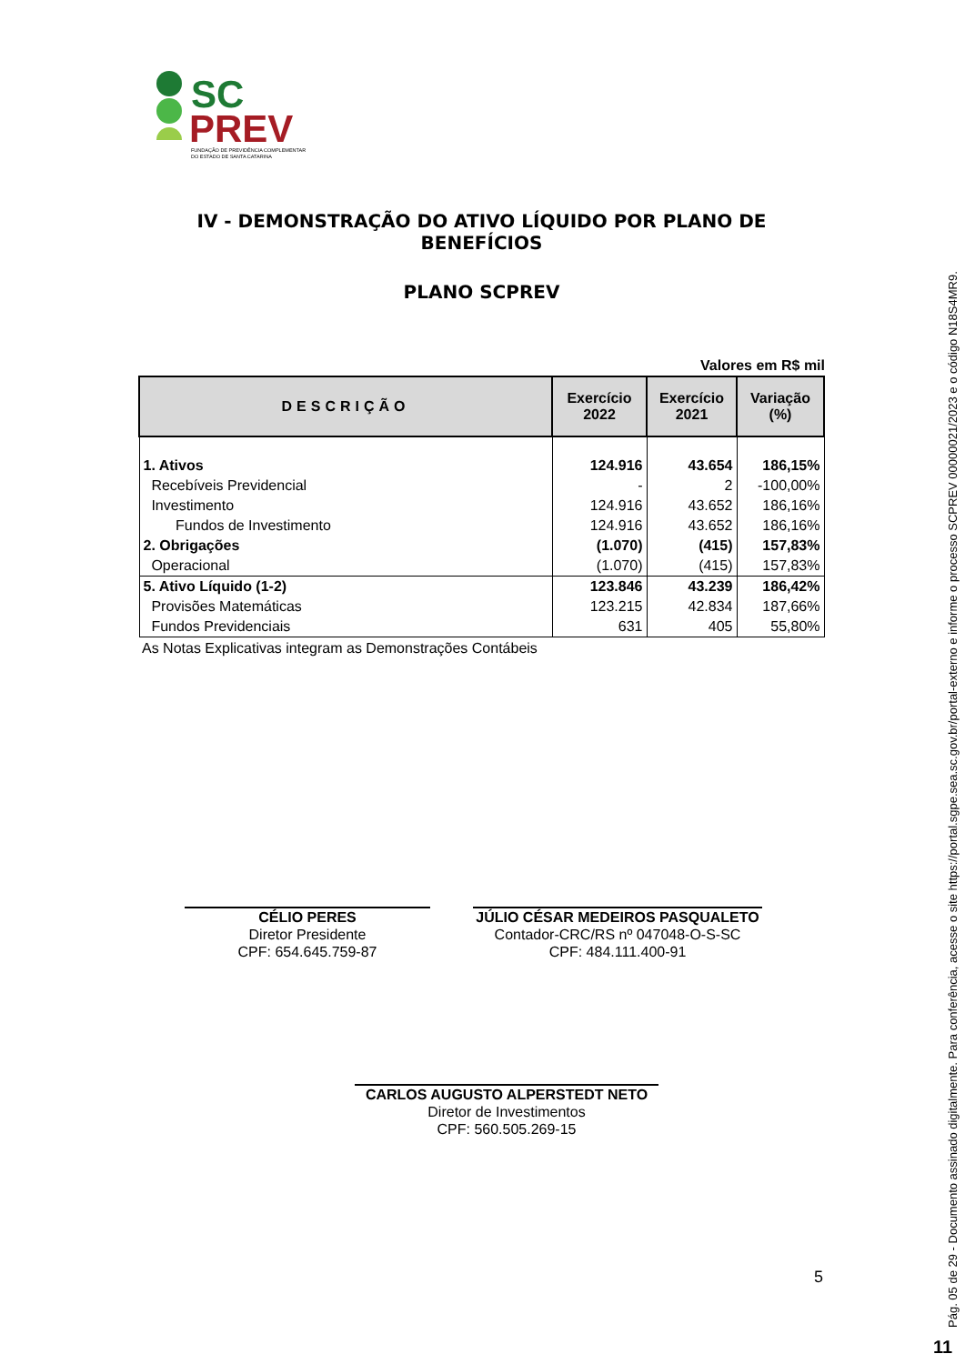SC
PREV
FUNDAÇÃO DE PREVIDÊNCIA COMPLEMENTAR
DO ESTADO DE SANTA CATARINA
IV - DEMONSTRAÇÃO DO ATIVO LÍQUIDO POR PLANO DE BENEFÍCIOS
PLANO SCPREV
Valores em R$ mil
| DESCRIÇÃO | Exercício 2022 | Exercício 2021 | Variação (%) |
| --- | --- | --- | --- |
| 1. Ativos | 124.916 | 43.654 | 186,15% |
| Recebíveis Previdencial | - | 2 | -100,00% |
| Investimento | 124.916 | 43.652 | 186,16% |
| Fundos de Investimento | 124.916 | 43.652 | 186,16% |
| 2. Obrigações | (1.070) | (415) | 157,83% |
| Operacional | (1.070) | (415) | 157,83% |
| 5. Ativo Líquido (1-2) | 123.846 | 43.239 | 186,42% |
| Provisões Matemáticas | 123.215 | 42.834 | 187,66% |
| Fundos Previdenciais | 631 | 405 | 55,80% |
As Notas Explicativas integram as Demonstrações Contábeis
CÉLIO PERES
Diretor Presidente
CPF: 654.645.759-87
JÚLIO CÉSAR MEDEIROS PASQUALETO
Contador-CRC/RS nº 047048-O-S-SC
CPF: 484.111.400-91
CARLOS AUGUSTO ALPERSTEDT NETO
Diretor de Investimentos
CPF: 560.505.269-15
5
Pág. 05 de 29 - Documento assinado digitalmente. Para conferência, acesse o site https://portal.sgpe.sea.sc.gov.br/portal-externo e informe o processo SCPREV 00000021/2023 e o código N18S4MR9.
11